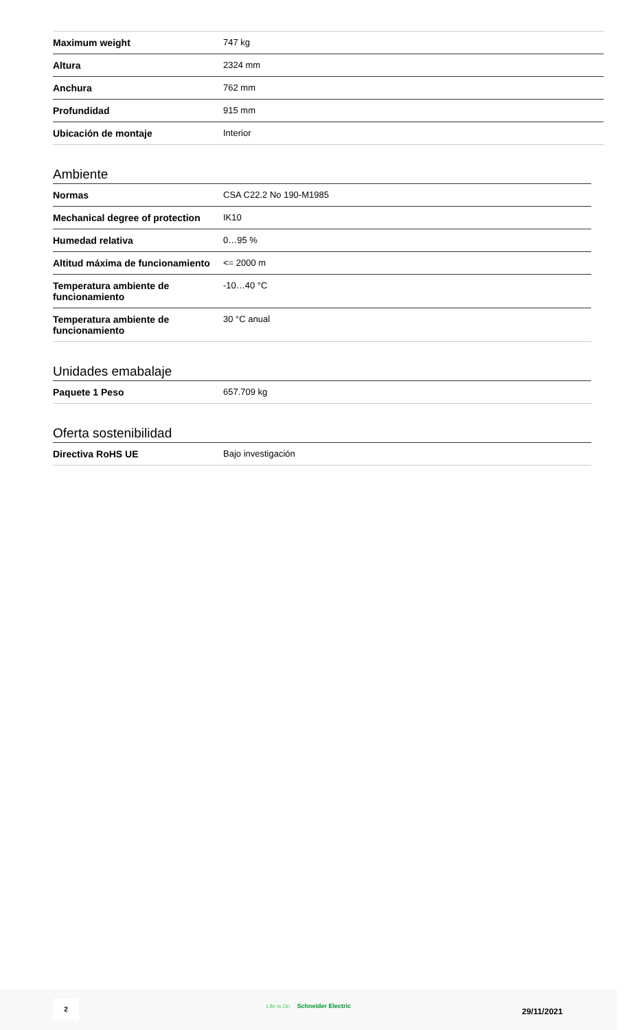| Maximum weight | 747 kg |
| Altura | 2324 mm |
| Anchura | 762 mm |
| Profundidad | 915 mm |
| Ubicación de montaje | Interior |
Ambiente
| Normas | CSA C22.2 No 190-M1985 |
| Mechanical degree of protection | IK10 |
| Humedad relativa | 0…95 % |
| Altitud máxima de funcionamiento | <= 2000 m |
| Temperatura ambiente de funcionamiento | -10…40 °C |
| Temperatura ambiente de funcionamiento | 30 °C anual |
Unidades emabalaje
| Paquete 1 Peso | 657.709 kg |
Oferta sostenibilidad
| Directiva RoHS UE | Bajo investigación |
2 Life Is On Schneider Electric
29/11/2021